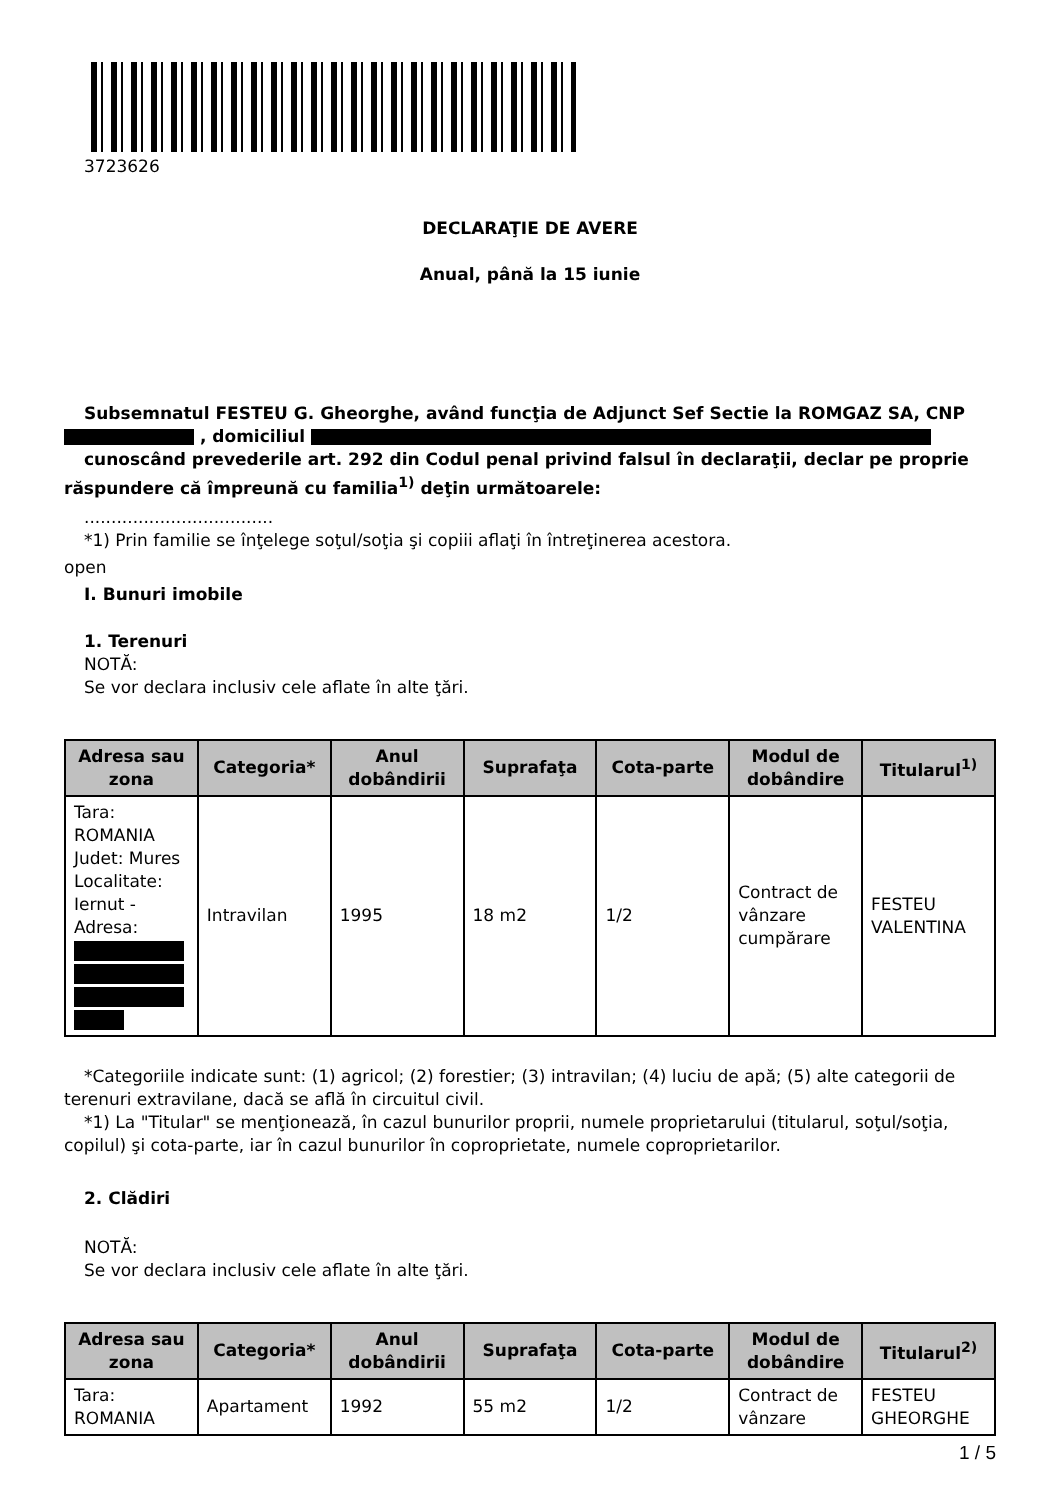3723626
DECLARAŢIE DE AVERE
Anual, până la 15 iunie
Subsemnatul FESTEU G. Gheorghe, având funcţia de Adjunct Sef Sectie la ROMGAZ SA, CNP , domiciliul
cunoscând prevederile art. 292 din Codul penal privind falsul în declaraţii, declar pe proprie răspundere că împreună cu familia<sup>1)</sup> deţin următoarele:
...................................
*1) Prin familie se înţelege soţul/soţia şi copiii aflaţi în întreţinerea acestora.
open
I. Bunuri imobile
1. Terenuri
NOTĂ:
Se vor declara inclusiv cele aflate în alte ţări.
| Adresa sau zona | Categoria* | Anul dobândirii | Suprafaţa | Cota-parte | Modul de dobândire | Titularul<sup>1)</sup> |
| --- | --- | --- | --- | --- | --- | --- |
| Tara: ROMANIA Judet: Mures Localitate: Iernut - Adresa: | Intravilan | 1995 | 18 m2 | 1/2 | Contract de vânzare cumpărare | FESTEU VALENTINA |
*Categoriile indicate sunt: (1) agricol; (2) forestier; (3) intravilan; (4) luciu de apă; (5) alte categorii de terenuri extravilane, dacă se află în circuitul civil.
*1) La "Titular" se menţionează, în cazul bunurilor proprii, numele proprietarului (titularul, soţul/soţia, copilul) şi cota-parte, iar în cazul bunurilor în coproprietate, numele coproprietarilor.
2. Clădiri
NOTĂ:
Se vor declara inclusiv cele aflate în alte ţări.
| Adresa sau zona | Categoria* | Anul dobândirii | Suprafaţa | Cota-parte | Modul de dobândire | Titularul<sup>2)</sup> |
| --- | --- | --- | --- | --- | --- | --- |
| Tara: ROMANIA | Apartament | 1992 | 55 m2 | 1/2 | Contract de vânzare | FESTEU GHEORGHE |
1 / 5